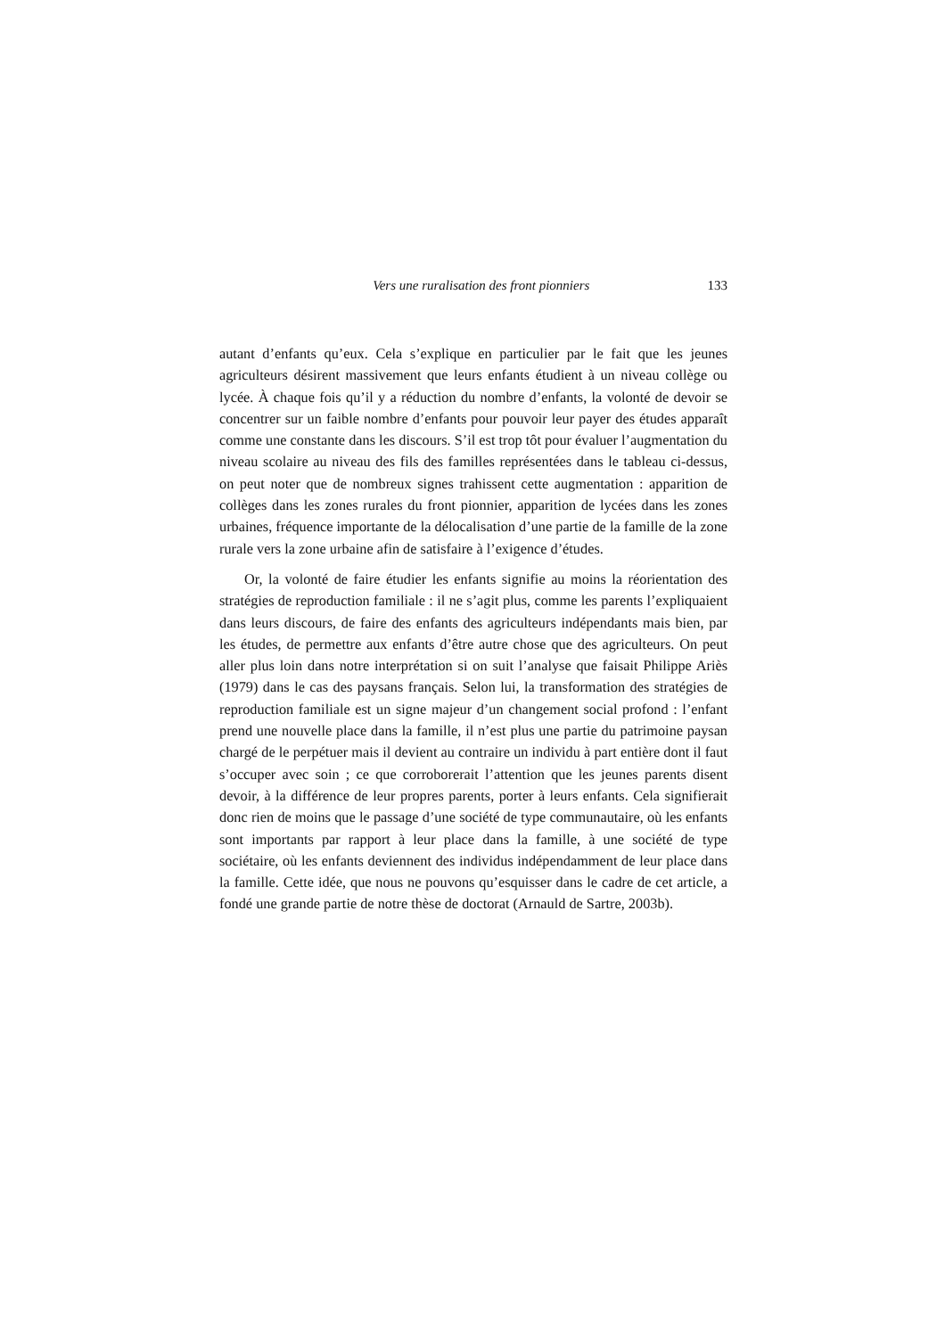Vers une ruralisation des front pionniers 133
autant d’enfants qu’eux. Cela s’explique en particulier par le fait que les jeunes agriculteurs désirent massivement que leurs enfants étudient à un niveau collège ou lycée. À chaque fois qu’il y a réduction du nombre d’enfants, la volonté de devoir se concentrer sur un faible nombre d’enfants pour pouvoir leur payer des études apparaît comme une constante dans les discours. S’il est trop tôt pour évaluer l’augmentation du niveau scolaire au niveau des fils des familles représentées dans le tableau ci-dessus, on peut noter que de nombreux signes trahissent cette augmentation : apparition de collèges dans les zones rurales du front pionnier, apparition de lycées dans les zones urbaines, fréquence importante de la délocalisation d’une partie de la famille de la zone rurale vers la zone urbaine afin de satisfaire à l’exigence d’études.
Or, la volonté de faire étudier les enfants signifie au moins la réorientation des stratégies de reproduction familiale : il ne s’agit plus, comme les parents l’expliquaient dans leurs discours, de faire des enfants des agriculteurs indépendants mais bien, par les études, de permettre aux enfants d’être autre chose que des agriculteurs. On peut aller plus loin dans notre interprétation si on suit l’analyse que faisait Philippe Ariès (1979) dans le cas des paysans français. Selon lui, la transformation des stratégies de reproduction familiale est un signe majeur d’un changement social profond : l’enfant prend une nouvelle place dans la famille, il n’est plus une partie du patrimoine paysan chargé de le perpétuer mais il devient au contraire un individu à part entière dont il faut s’occuper avec soin ; ce que corroborerait l’attention que les jeunes parents disent devoir, à la différence de leur propres parents, porter à leurs enfants. Cela signifierait donc rien de moins que le passage d’une société de type communautaire, où les enfants sont importants par rapport à leur place dans la famille, à une société de type sociétaire, où les enfants deviennent des individus indépendamment de leur place dans la famille. Cette idée, que nous ne pouvons qu’esquisser dans le cadre de cet article, a fondé une grande partie de notre thèse de doctorat (Arnauld de Sartre, 2003b).